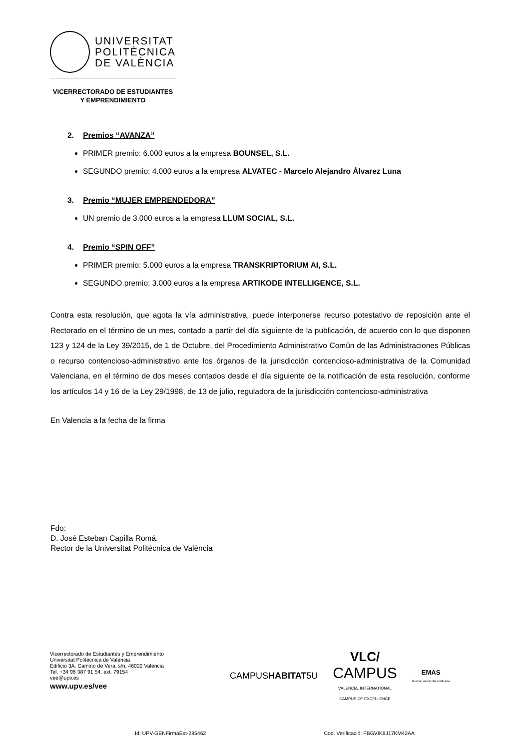UNIVERSITAT
POLITÈCNICA
DE VALÈNCIA
VICERRECTORADO DE ESTUDIANTES
Y EMPRENDIMIENTO
2. Premios “AVANZA”
PRIMER premio: 6.000 euros a la empresa BOUNSEL, S.L.
SEGUNDO premio: 4.000 euros a la empresa ALVATEC - Marcelo Alejandro Álvarez Luna
3. Premio “MUJER EMPRENDEDORA”
UN premio de 3.000 euros a la empresa LLUM SOCIAL, S.L.
4. Premio “SPIN OFF”
PRIMER premio: 5.000 euros a la empresa TRANSKRIPTORIUM AI, S.L.
SEGUNDO premio: 3.000 euros a la empresa ARTIKODE INTELLIGENCE, S.L.
Contra esta resolución, que agota la vía administrativa, puede interponerse recurso potestativo de reposición ante el Rectorado en el término de un mes, contado a partir del día siguiente de la publicación, de acuerdo con lo que disponen 123 y 124 de la Ley 39/2015, de 1 de Octubre, del Procedimiento Administrativo Común de las Administraciones Públicas o recurso contencioso-administrativo ante los órganos de la jurisdicción contencioso-administrativa de la Comunidad Valenciana, en el término de dos meses contados desde el día siguiente de la notificación de esta resolución, conforme los artículos 14 y 16 de la Ley 29/1998, de 13 de julio, reguladora de la jurisdicción contencioso-administrativa
En Valencia a la fecha de la firma
Fdo:
D. José Esteban Capilla Romá.
Rector de la Universitat Politècnica de València
Vicerrectorado de Estudiantes y Emprendimiento
Universitat Politècnica de València
Edificio 3A. Camino de Vera, s/n, 46022 Valencia
Tel. +34 96 387 91 54, ext. 79154
vee@upv.es
www.upv.es/vee
CAMPUSHABITAT5U
VLC/
CAMPUS
VALENCIA, INTERNATIONAL
CAMPUS OF EXCELLENCE
EMAS
Gestión ambiental verificada
Id: UPV-GENFirmaExt-285462 Cod. Verificació: FBGVIK8J17KM42AA